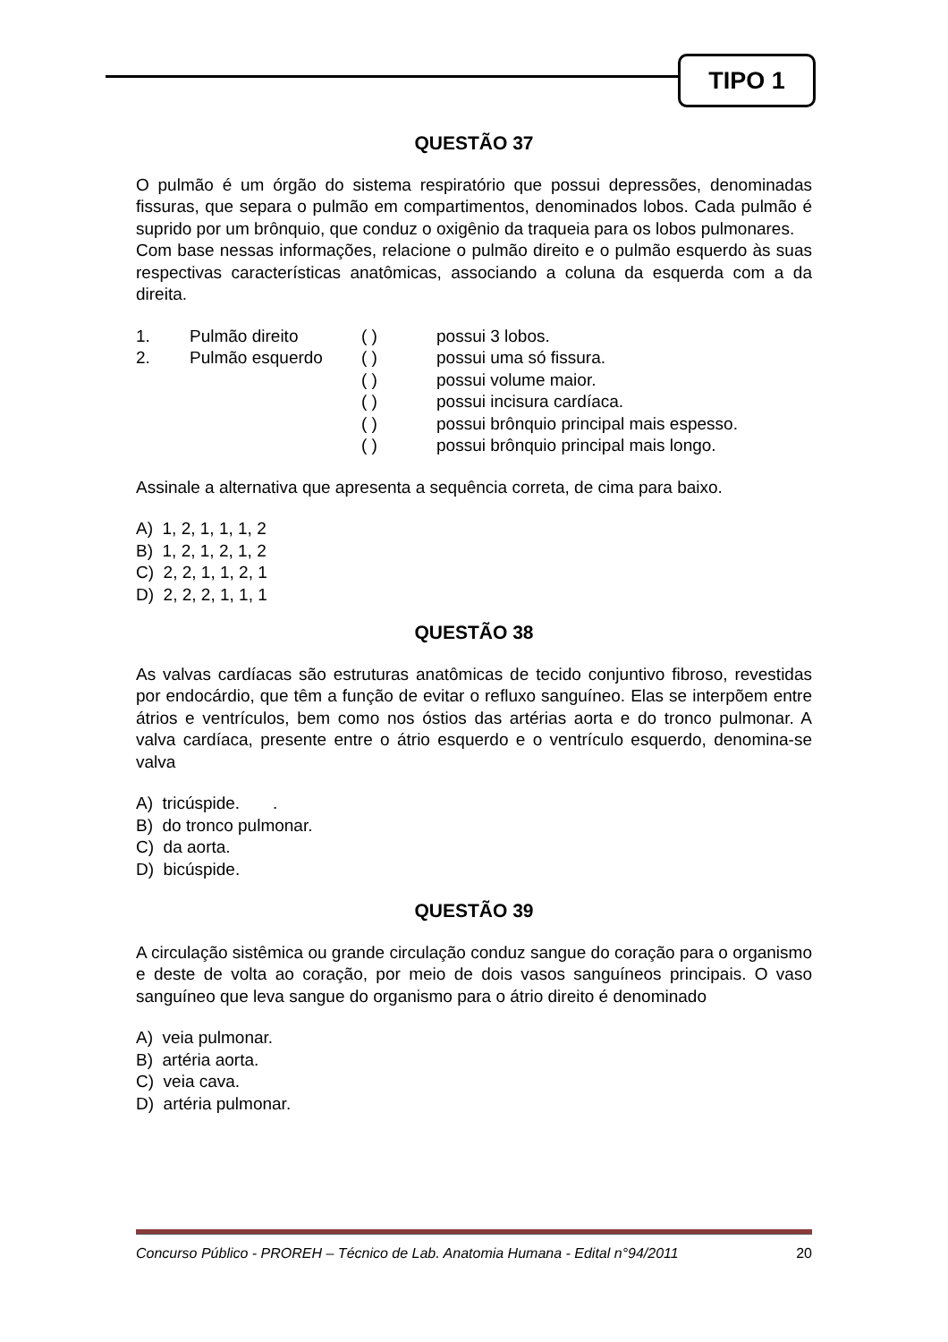TIPO 1
QUESTÃO 37
O pulmão é um órgão do sistema respiratório que possui depressões, denominadas fissuras, que separa o pulmão em compartimentos, denominados lobos. Cada pulmão é suprido por um brônquio, que conduz o oxigênio da traqueia para os lobos pulmonares.
Com base nessas informações, relacione o pulmão direito e o pulmão esquerdo às suas respectivas características anatômicas, associando a coluna da esquerda com a da direita.
| 1. | Pulmão direito | ( ) | possui 3 lobos. |
| 2. | Pulmão esquerdo | ( ) | possui uma só fissura. |
| | | ( ) | possui volume maior. |
| | | ( ) | possui incisura cardíaca. |
| | | ( ) | possui brônquio principal mais espesso. |
| | | ( ) | possui brônquio principal mais longo. |
Assinale a alternativa que apresenta a sequência correta, de cima para baixo.
A) 1, 2, 1, 1, 1, 2
B) 1, 2, 1, 2, 1, 2
C) 2, 2, 1, 1, 2, 1
D) 2, 2, 2, 1, 1, 1
QUESTÃO 38
As valvas cardíacas são estruturas anatômicas de tecido conjuntivo fibroso, revestidas por endocárdio, que têm a função de evitar o refluxo sanguíneo. Elas se interpõem entre átrios e ventrículos, bem como nos óstios das artérias aorta e do tronco pulmonar. A valva cardíaca, presente entre o átrio esquerdo e o ventrículo esquerdo, denomina-se valva
A) tricúspide. .
B) do tronco pulmonar.
C) da aorta.
D) bicúspide.
QUESTÃO 39
A circulação sistêmica ou grande circulação conduz sangue do coração para o organismo e deste de volta ao coração, por meio de dois vasos sanguíneos principais. O vaso sanguíneo que leva sangue do organismo para o átrio direito é denominado
A) veia pulmonar.
B) artéria aorta.
C) veia cava.
D) artéria pulmonar.
Concurso Público - PROREH – Técnico de Lab. Anatomia Humana - Edital n°94/2011 20